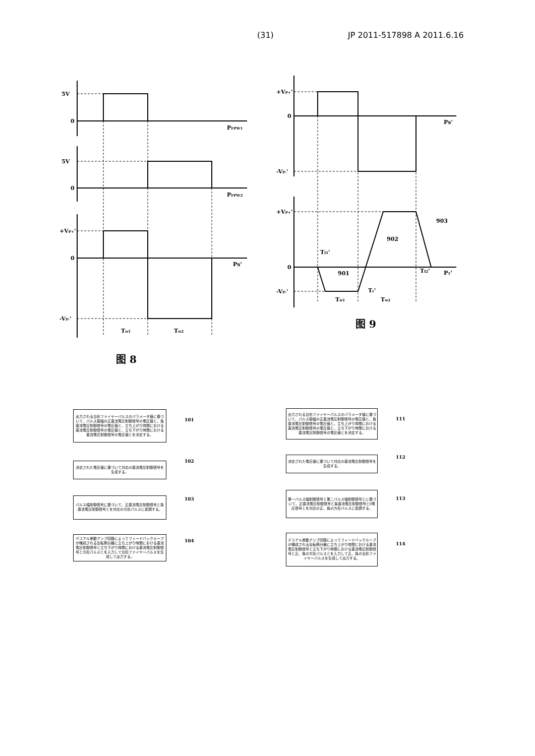(31) JP 2011-517898 A 2011.6.16
5V
0
PFPW1
5V
0
PFPW2
+VP+'
0
Ps'
-VP-'
Tw1
Tw2
图 8
+VP+'
0
Ps'
-VP-'
+VP+'
0
PT'
-VP-'
Tf1'
Tf2'
Tr'
Tw1
Tw2
901
902
903
图 9
出力される台形ファイヤーパルスのパラメータ値に基づいて、パルス振幅の正直流電圧制御信号の電圧値と、負直流電圧制御信号の電圧値と、立ち上がり時間における直流電圧制御信号の電圧値と、立ち下がり時間における直流電圧制御信号の電圧値とを決定する。
101
決定された電圧値に基づいて対応の直流電圧制御信号を生成する。
102
パルス幅制御信号に基づいて、正直流電圧制御信号と負直流電圧制御信号とを対応の方形パルスに変調する。
103
デユアル差動アンプ回路によってフィードバックループが構成される反転積分器に立ち上がり時間における直流電圧制御信号と立ち下がり時間における直流電圧制御信号と方形パルスとを入力して台形ファイヤーパルスを生成して出力する。
104
出力される台形ファイヤーパルスのパラメータ値に基づいて、パルス振幅の正直流電圧制御信号の電圧値と、負直流電圧制御信号の電圧値と、立ち上がり時間における直流電圧制御信号の電圧値と、立ち下がり時間における直流電圧制御信号の電圧値とを決定する。
111
決定された電圧値に基づいて対応の直流電圧制御信号を生成する。
112
第一パルス幅制御信号と第二パルス幅制御信号とに基づいて、正直流電圧制御信号と負直流電圧制御信号と0電圧信号とを対応の正、負の方形パルスに変調する。
113
デユアル差動アンプ回路によってフィードバックループが構成される反転積分器に立ち上がり時間における直流電圧制御信号と立ち下がり時間における直流電圧制御信号と正、負の方形パルスとを入力して正、負の台形ファイヤーパルスを生成して出力する。
114